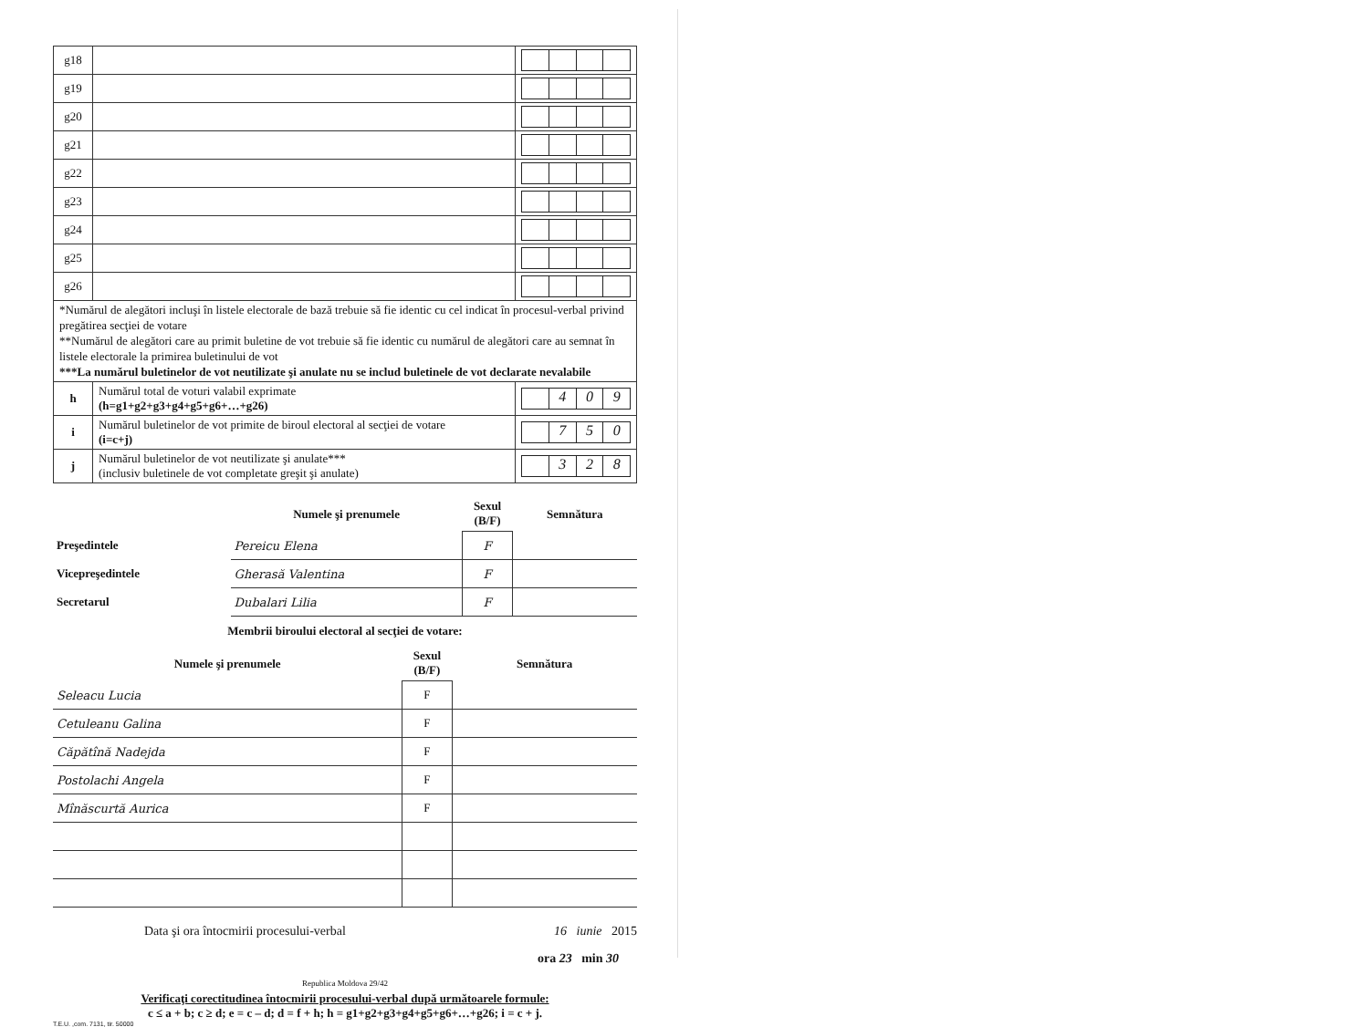| g18 | | |
| g19 | | |
| g20 | | |
| g21 | | |
| g22 | | |
| g23 | | |
| g24 | | |
| g25 | | |
| g26 | | |
| *Numărul de alegători incluşi în listele electorale de bază trebuie să fie identic cu cel indicat în procesul-verbal privind pregătirea secţiei de votare **Numărul de alegători care au primit buletine de vot trebuie să fie identic cu numărul de alegători care au semnat în listele electorale la primirea buletinului de vot ***La numărul buletinelor de vot neutilizate şi anulate nu se includ buletinele de vot declarate nevalabile | | |
| h | Numărul total de voturi valabil exprimate (h=g1+g2+g3+g4+g5+g6+…+g26) | 4 0 9 |
| i | Numărul buletinelor de vot primite de biroul electoral al secţiei de votare (i=c+j) | 7 5 0 |
| j | Numărul buletinelor de vot neutilizate şi anulate*** (inclusiv buletinele de vot completate greşit şi anulate) | 3 2 8 |
| | Numele şi prenumele | Sexul (B/F) | Semnătura |
| --- | --- | --- | --- |
| Preşedintele | Pereicu Elena | F | |
| Vicepreşedintele | Gherasă Valentina | F | |
| Secretarul | Dubalari Lilia | F | |
Membrii biroului electoral al secţiei de votare:
| Numele şi prenumele | Sexul (B/F) | Semnătura |
| --- | --- | --- |
| Seleacu Lucia | F | |
| Cetuleanu Galina | F | |
| Căpătînă Nadejda | F | |
| Postolachi Angela | F | |
| Mînăscurtă Aurica | F | |
Data şi ora întocmirii procesului-verbal 16 iunie 2015
ora 23 min 30
Republica Moldova 29/42
Verificaţi corectitudinea întocmirii procesului-verbal după următoarele formule:
c ≤ a + b; c ≥ d; e = c – d; d = f + h; h = g1+g2+g3+g4+g5+g6+…+g26; i = c + j.
T.E.U. ,com. 7131, tir. 50000